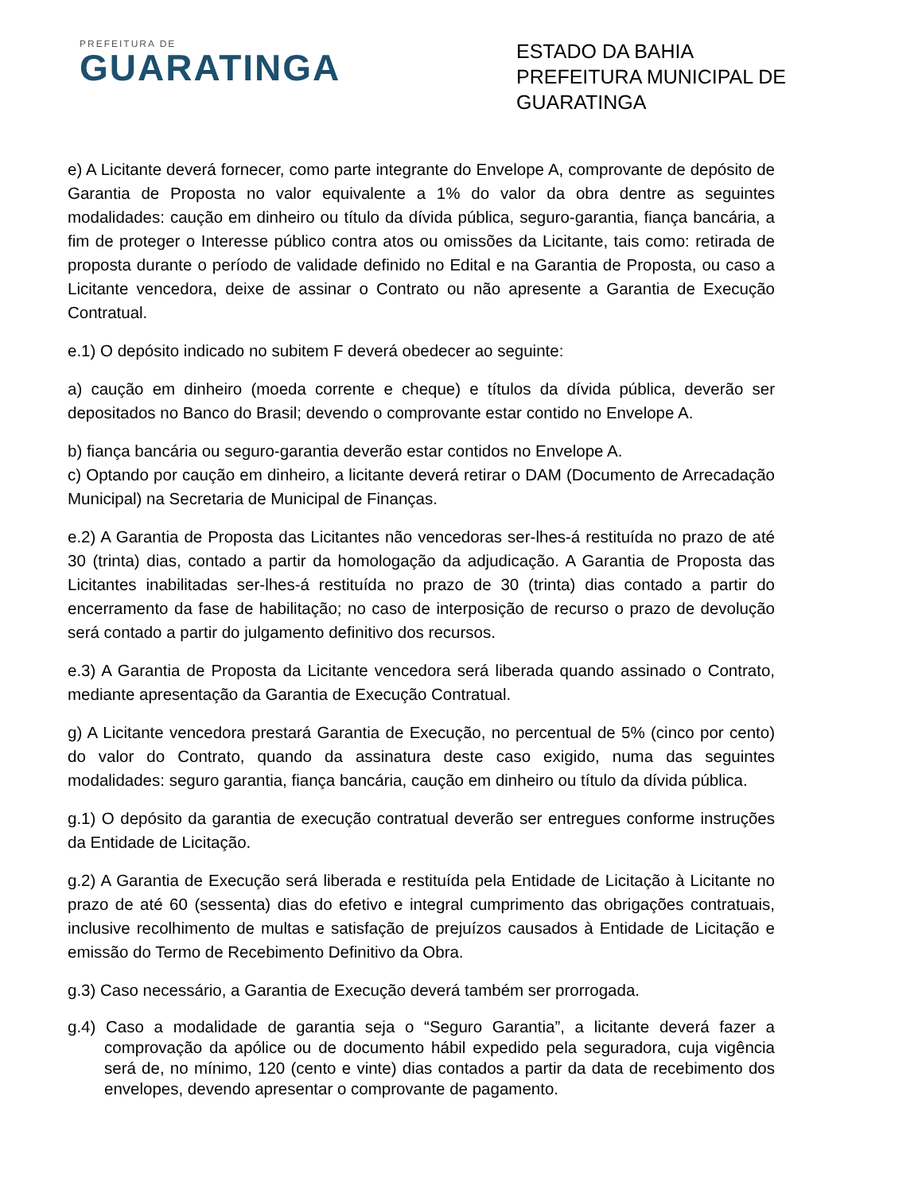PREFEITURA DE
GUARATINGA
ESTADO DA BAHIA
PREFEITURA MUNICIPAL DE GUARATINGA
e) A Licitante deverá fornecer, como parte integrante do Envelope A, comprovante de depósito de Garantia de Proposta no valor equivalente a 1% do valor da obra dentre as seguintes modalidades: caução em dinheiro ou título da dívida pública, seguro-garantia, fiança bancária, a fim de proteger o Interesse público contra atos ou omissões da Licitante, tais como: retirada de proposta durante o período de validade definido no Edital e na Garantia de Proposta, ou caso a Licitante vencedora, deixe de assinar o Contrato ou não apresente a Garantia de Execução Contratual.
e.1) O depósito indicado no subitem F deverá obedecer ao seguinte:
a) caução em dinheiro (moeda corrente e cheque) e títulos da dívida pública, deverão ser depositados no Banco do Brasil; devendo o comprovante estar contido no Envelope A.
b) fiança bancária ou seguro-garantia deverão estar contidos no Envelope A.
c) Optando por caução em dinheiro, a licitante deverá retirar o DAM (Documento de Arrecadação Municipal) na Secretaria de Municipal de Finanças.
e.2) A Garantia de Proposta das Licitantes não vencedoras ser-lhes-á restituída no prazo de até 30 (trinta) dias, contado a partir da homologação da adjudicação. A Garantia de Proposta das Licitantes inabilitadas ser-lhes-á restituída no prazo de 30 (trinta) dias contado a partir do encerramento da fase de habilitação; no caso de interposição de recurso o prazo de devolução será contado a partir do julgamento definitivo dos recursos.
e.3) A Garantia de Proposta da Licitante vencedora será liberada quando assinado o Contrato, mediante apresentação da Garantia de Execução Contratual.
g) A Licitante vencedora prestará Garantia de Execução, no percentual de 5% (cinco por cento) do valor do Contrato, quando da assinatura deste caso exigido, numa das seguintes modalidades: seguro garantia, fiança bancária, caução em dinheiro ou título da dívida pública.
g.1) O depósito da garantia de execução contratual deverão ser entregues conforme instruções da Entidade de Licitação.
g.2) A Garantia de Execução será liberada e restituída pela Entidade de Licitação à Licitante no prazo de até 60 (sessenta) dias do efetivo e integral cumprimento das obrigações contratuais, inclusive recolhimento de multas e satisfação de prejuízos causados à Entidade de Licitação e emissão do Termo de Recebimento Definitivo da Obra.
g.3) Caso necessário, a Garantia de Execução deverá também ser prorrogada.
g.4) Caso a modalidade de garantia seja o “Seguro Garantia”, a licitante deverá fazer a comprovação da apólice ou de documento hábil expedido pela seguradora, cuja vigência será de, no mínimo, 120 (cento e vinte) dias contados a partir da data de recebimento dos envelopes, devendo apresentar o comprovante de pagamento.